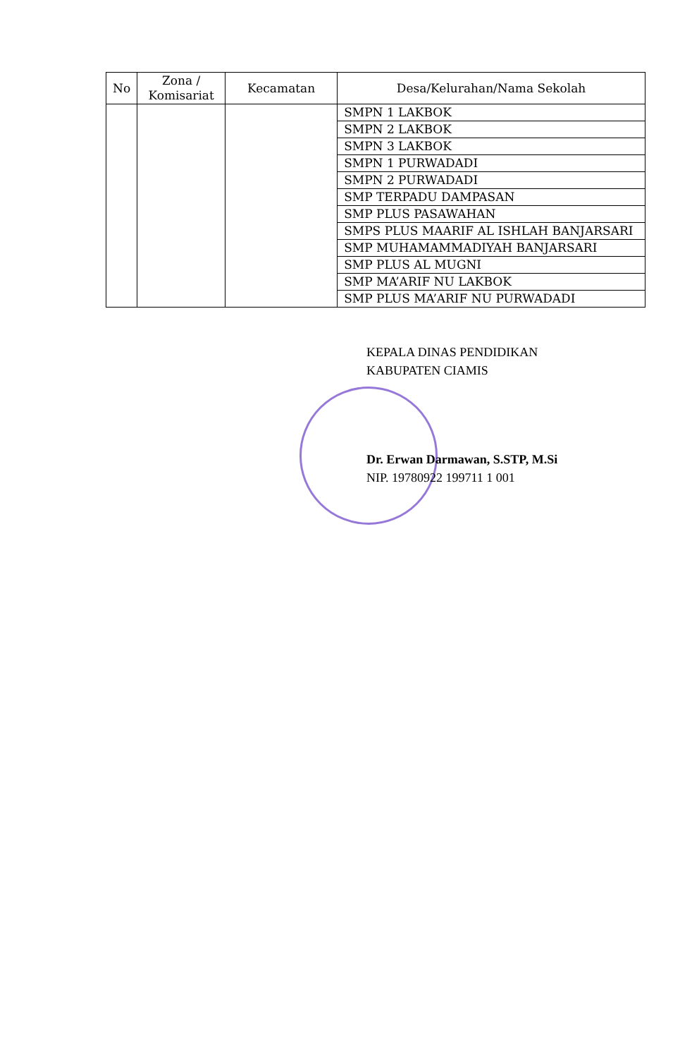| No | Zona / Komisariat | Kecamatan | Desa/Kelurahan/Nama Sekolah |
| --- | --- | --- | --- |
| | | | SMPN 1 LAKBOK |
| | | | SMPN 2 LAKBOK |
| | | | SMPN 3 LAKBOK |
| | | | SMPN 1 PURWADADI |
| | | | SMPN 2 PURWADADI |
| | | | SMP TERPADU DAMPASAN |
| | | | SMP PLUS PASAWAHAN |
| | | | SMPS PLUS MAARIF AL ISHLAH BANJARSARI |
| | | | SMP MUHAMAMMADIYAH BANJARSARI |
| | | | SMP PLUS AL MUGNI |
| | | | SMP MA’ARIF NU LAKBOK |
| | | | SMP PLUS MA’ARIF NU PURWADADI |
KEPALA DINAS PENDIDIKAN
KABUPATEN CIAMIS
Dr. Erwan Darmawan, S.STP, M.Si
NIP. 19780922 199711 1 001